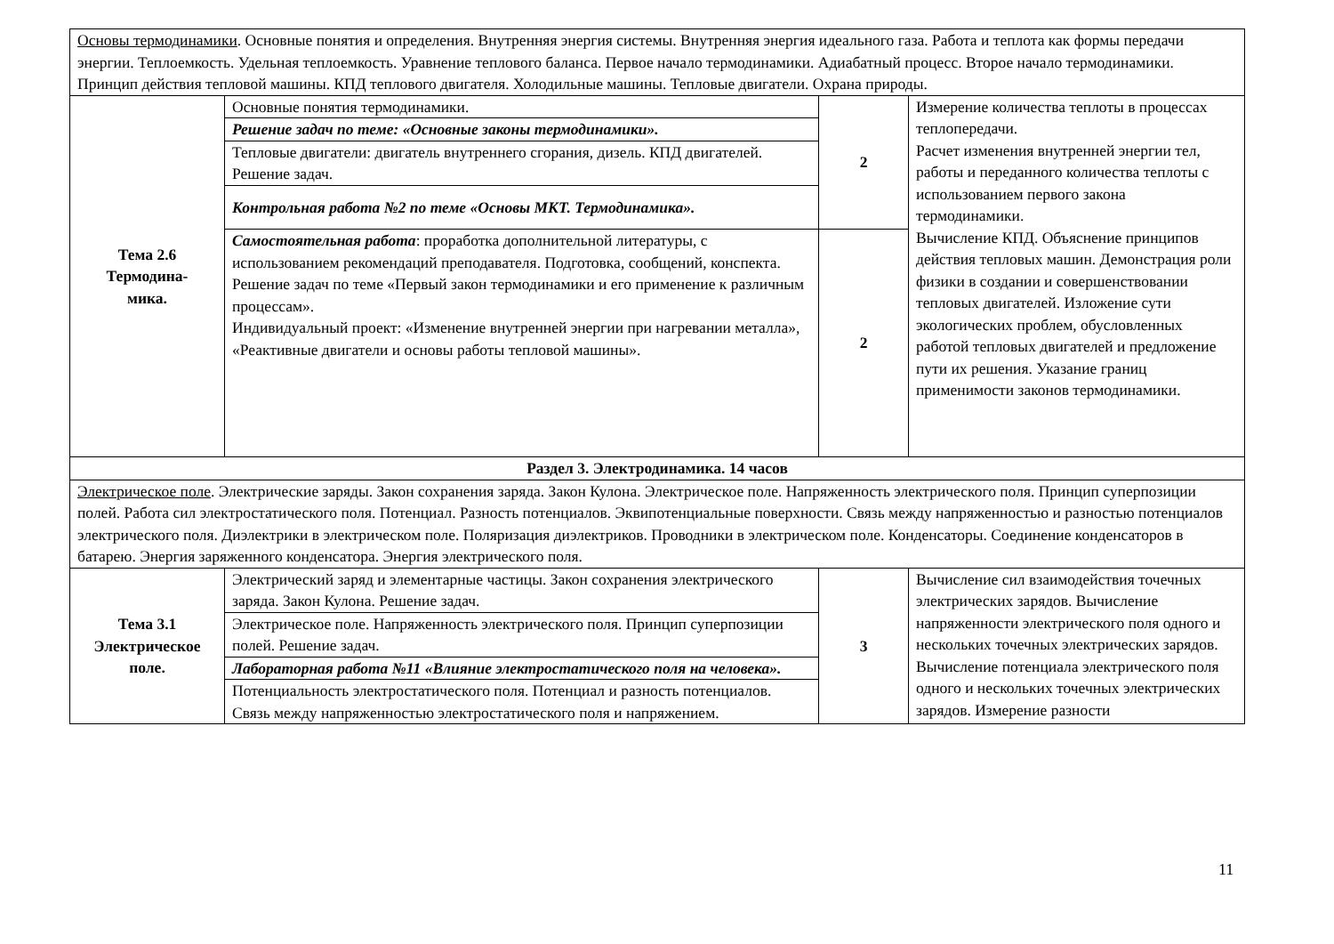| Основы термодинамики . Основные понятия и определения. Внутренняя энергия системы. Внутренняя энергия идеального газа. Работа и теплота как формы передачи энергии. Теплоемкость. Удельная теплоемкость. Уравнение теплового баланса. Первое начало термодинамики. Адиабатный процесс. Второе начало термодинамики. Принцип действия тепловой машины. КПД теплового двигателя. Холодильные машины. Тепловые двигатели. Охрана природы. | | | |
| Тема 2.6 Термодина- мика. | Основные понятия термодинамики. | 2 | Измерение количества теплоты в процессах теплопередачи. Расчет изменения внутренней энергии тел, работы и переданного количества теплоты с использованием первого закона термодинамики. Вычисление КПД. Объяснение принципов действия тепловых машин. Демонстрация роли физики в создании и совершенствовании тепловых двигателей. Изложение сути экологических проблем, обусловленных работой тепловых двигателей и предложение пути их решения. Указание границ применимости законов термодинамики. |
| | Решение задач по теме: «Основные законы термодинамики». | | |
| | Тепловые двигатели: двигатель внутреннего сгорания, дизель. КПД двигателей. Решение задач. | | |
| | Контрольная работа №2 по теме «Основы МКТ. Термодинамика». | | |
| | Самостоятельная работа : проработка дополнительной литературы, с использованием рекомендаций преподавателя. Подготовка, сообщений, конспекта. Решение задач по теме «Первый закон термодинамики и его применение к различным процессам». Индивидуальный проект: «Изменение внутренней энергии при нагревании металла», «Реактивные двигатели и основы работы тепловой машины». | 2 | |
| Раздел 3. Электродинамика. 14 часов | | | |
| Электрическое поле . Электрические заряды. Закон сохранения заряда. Закон Кулона. Электрическое поле. Напряженность электрического поля. Принцип суперпозиции полей. Работа сил электростатического поля. Потенциал. Разность потенциалов. Эквипотенциальные поверхности. Связь между напряженностью и разностью потенциалов электрического поля. Диэлектрики в электрическом поле. Поляризация диэлектриков. Проводники в электрическом поле. Конденсаторы. Соединение конденсаторов в батарею. Энергия заряженного конденсатора. Энергия электрического поля. | | | |
| Тема 3.1 Электрическое поле. | Электрический заряд и элементарные частицы. Закон сохранения электрического заряда. Закон Кулона. Решение задач. | 3 | Вычисление сил взаимодействия точечных электрических зарядов. Вычисление напряженности электрического поля одного и нескольких точечных электрических зарядов. Вычисление потенциала электрического поля одного и нескольких точечных электрических зарядов. Измерение разности |
| | Электрическое поле. Напряженность электрического поля. Принцип суперпозиции полей. Решение задач. | | |
| | Лабораторная работа №11 «Влияние электростатического поля на человека». | | |
| | Потенциальность электростатического поля. Потенциал и разность потенциалов. Связь между напряженностью электростатического поля и напряжением. | | |
11